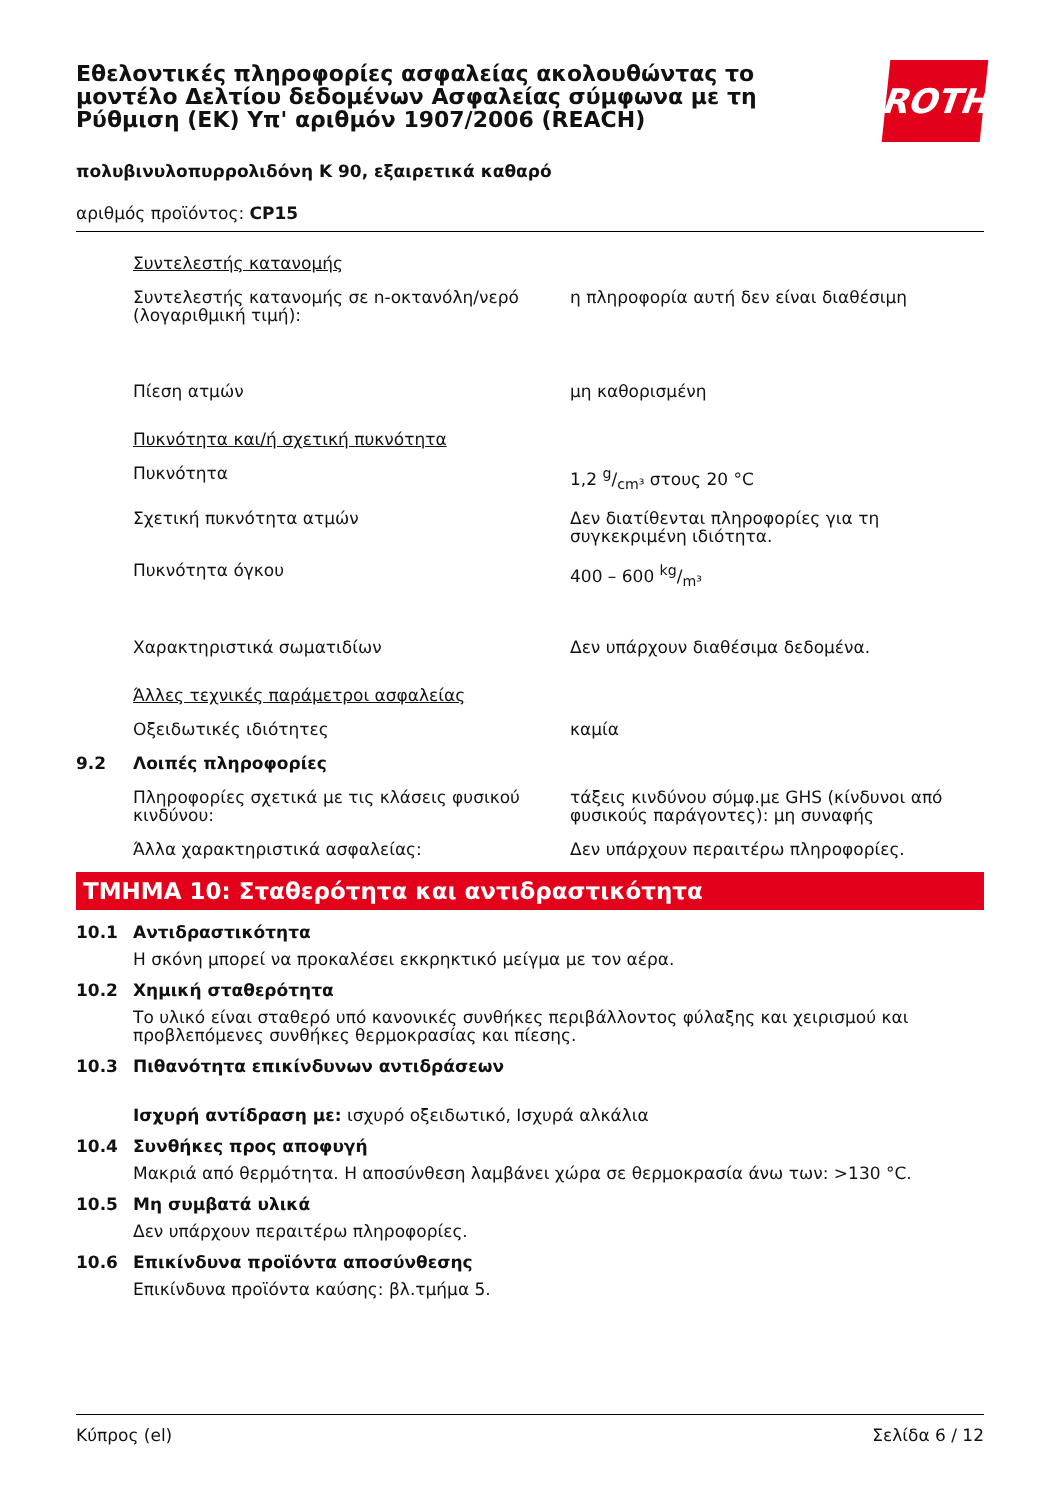Εθελοντικές πληροφορίες ασφαλείας ακολουθώντας το μοντέλο Δελτίου δεδομένων Ασφαλείας σύμφωνα με τη Ρύθμιση (ΕΚ) Υπ' αριθμόν 1907/2006 (REACH)
ROTH
πολυβινυλοπυρρολιδόνη Κ 90, εξαιρετικά καθαρό
αριθμός προϊόντος: CP15
| | Συντελεστής κατανομής | |
| | Συντελεστής κατανομής σε n-οκτανόλη/νερό (λογαριθμική τιμή): | η πληροφορία αυτή δεν είναι διαθέσιμη |
| | Πίεση ατμών | μη καθορισμένη |
| | Πυκνότητα και/ή σχετική πυκνότητα | |
| | Πυκνότητα | 1,2 g/cm³ στους 20 °C |
| | Σχετική πυκνότητα ατμών | Δεν διατίθενται πληροφορίες για τη συγκεκριμένη ιδιότητα. |
| | Πυκνότητα όγκου | 400 – 600 kg/m³ |
| | Χαρακτηριστικά σωματιδίων | Δεν υπάρχουν διαθέσιμα δεδομένα. |
| | Άλλες τεχνικές παράμετροι ασφαλείας | |
| | Οξειδωτικές ιδιότητες | καμία |
| 9.2 | Λοιπές πληροφορίες | |
| | Πληροφορίες σχετικά με τις κλάσεις φυσικού κινδύνου: | τάξεις κινδύνου σύμφ.με GHS (κίνδυνοι από φυσικούς παράγοντες): μη συναφής |
| | Άλλα χαρακτηριστικά ασφαλείας: | Δεν υπάρχουν περαιτέρω πληροφορίες. |
ΤΜΗΜΑ 10: Σταθερότητα και αντιδραστικότητα
10.1 Αντιδραστικότητα
Η σκόνη μπορεί να προκαλέσει εκκρηκτικό μείγμα με τον αέρα.
10.2 Χημική σταθερότητα
Το υλικό είναι σταθερό υπό κανονικές συνθήκες περιβάλλοντος φύλαξης και χειρισμού και προβλεπόμενες συνθήκες θερμοκρασίας και πίεσης.
10.3 Πιθανότητα επικίνδυνων αντιδράσεων
Ισχυρή αντίδραση με: ισχυρό οξειδωτικό, Ισχυρά αλκάλια
10.4 Συνθήκες προς αποφυγή
Μακριά από θερμότητα. Η αποσύνθεση λαμβάνει χώρα σε θερμοκρασία άνω των: >130 °C.
10.5 Μη συμβατά υλικά
Δεν υπάρχουν περαιτέρω πληροφορίες.
10.6 Επικίνδυνα προϊόντα αποσύνθεσης
Επικίνδυνα προϊόντα καύσης: βλ.τμήμα 5.
Κύπρος (el) Σελίδα 6 / 12